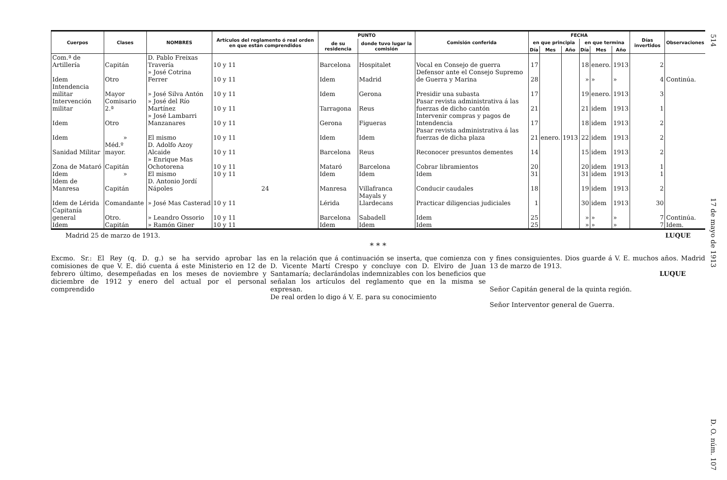514 17 de mayo de 1913 D. O. núm. 107
| Cuerpos | Clases | NOMBRES | Artículos del reglamento ó real orden en que están comprendidos | PUNTO | | Comisión conferida | FECHA | | | | | | Días invertidos | Observaciones |
| --- | --- | --- | --- | --- | --- | --- | --- | --- | --- | --- | --- | --- | --- | --- |
| | | | | de su residencia | donde tuvo lugar la comisión | | en que principia | | | en que termina | | | | |
| | | | | | | | Día | Mes | Año | Día | Mes | Año | | |
| Com.ª de Artillería | Capitán | D. Pablo Freixas Travería | 10 y 11 | Barcelona | Hospitalet | Vocal en Consejo de guerra | 17 | | | 18 | enero. | 1913 | 2 | |
| Idem | Otro | » José Cotrina Ferrer | 10 y 11 | Idem | Madrid | Defensor ante el Consejo Supremo de Guerra y Marina | 28 | | | » | » | » | 4 | Continúa. |
| Intendencia militar | Mayor | » José Silva Antón | 10 y 11 | Idem | Gerona | Presidir una subasta | 17 | | | 19 | enero. | 1913 | 3 | |
| Intervención militar | Comisario 2.ª | » José del Río Martínez | 10 y 11 | Tarragona | Reus | Pasar revista administrativa á las fuerzas de dicho cantón | 21 | | | 21 | idem | 1913 | 1 | |
| Idem | Otro | » José Lambarri Manzanares | 10 y 11 | Gerona | Figueras | Intervenir compras y pagos de Intendencia | 17 | | | 18 | idem | 1913 | 2 | |
| Idem | » | El mismo | 10 y 11 | Idem | Idem | Pasar revista administrativa á las fuerzas de dicha plaza | 21 | enero. | 1913 | 22 | idem | 1913 | 2 | |
| Sanidad Militar | Méd.º mayor. | D. Adolfo Azoy Alcaide | 10 y 11 | Barcelona | Reus | Reconocer presuntos dementes | 14 | | | 15 | idem | 1913 | 2 | |
| Zona de Mataró | Capitán | » Enrique Mas Ochotorena | 10 y 11 | Mataró | Barcelona | Cobrar libramientos | 20 | | | 20 | idem | 1913 | 1 | |
| Idem | » | El mismo | 10 y 11 | Idem | Idem | Idem | 31 | | | 31 | idem | 1913 | 1 | |
| Idem de Manresa | Capitán | D. Antonio Jordí Nápoles | 24 | Manresa | Villafranca | Conducir caudales | 18 | | | 19 | idem | 1913 | 2 | |
| Idem de Lérida | Comandante | » José Mas Casterad | 10 y 11 | Lérida | Mayals y Llardecans | Practicar diligencias judiciales | 1 | | | 30 | idem | 1913 | 30 | |
| Capitanía general | Otro. | » Leandro Ossorio | 10 y 11 | Barcelona | Sabadell | Idem | 25 | | | » | » | » | 7 | Continúa. |
| Idem | Capitán | » Ramón Giner | 10 y 11 | Idem | Idem | Idem | 25 | | | » | » | » | 7 | Idem. |
Madrid 25 de marzo de 1913. LUQUE
* * *
Excmo. Sr.: El Rey (q. D. g.) se ha servido aprobar las comisiones de que V. E. dió cuenta á este Ministerio en 12 de febrero último, desempeñadas en los meses de noviembre y diciembre de 1912 y enero del actual por el personal comprendido
en la relación que á continuación se inserta, que comienza con D. Vicente Martí Crespo y concluye con D. Elviro de Juan Santamaría; declarándolas indemnizables con los beneficios que señalan los artículos del reglamento que en la misma se expresan.
De real orden lo digo á V. E. para su conocimiento
y fines consiguientes. Dios guarde á V. E. muchos años. Madrid 13 de marzo de 1913.
LUQUE
Señor Capitán general de la quinta región.
Señor Interventor general de Guerra.